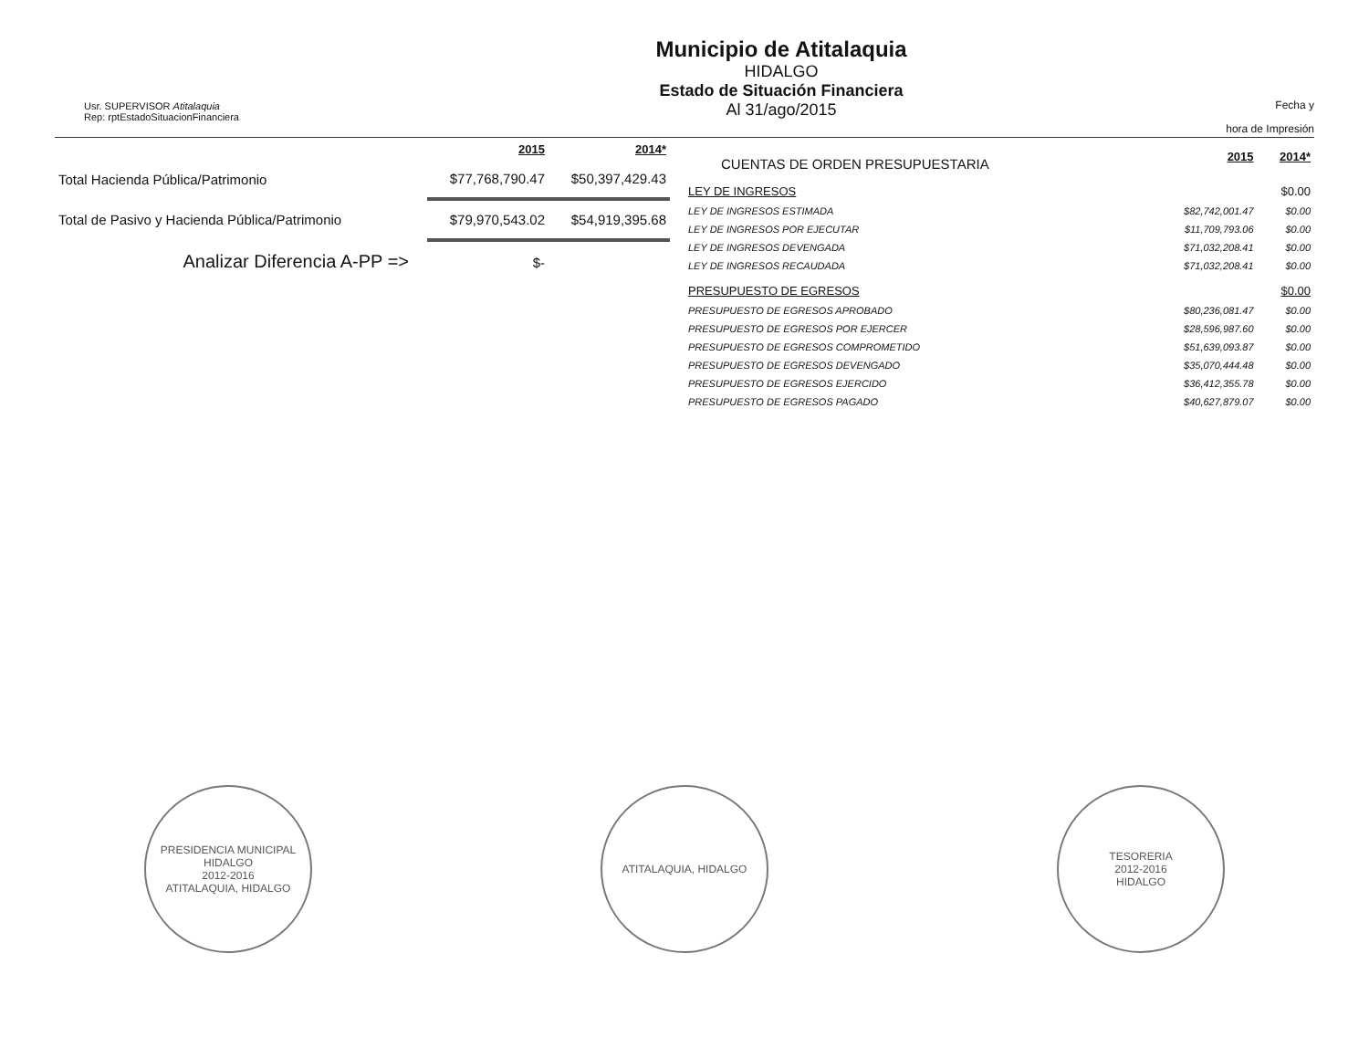Usr. SUPERVISOR Atitalaquia
Rep: rptEstadoSituacionFinanciera
Municipio de Atitalaquia
HIDALGO
Estado de Situación Financiera
Al 31/ago/2015
Fecha y
hora de Impresión
| | 2015 | 2014* |
| Total Hacienda Pública/Patrimonio | $77,768,790.47 | $50,397,429.43 |
| Total de Pasivo y Hacienda Pública/Patrimonio | $79,970,543.02 | $54,919,395.68 |
| Analizar Diferencia A-PP => | $- | |
| CUENTAS DE ORDEN PRESUPUESTARIA | 2015 | 2014* |
| LEY DE INGRESOS | | $0.00 |
| LEY DE INGRESOS ESTIMADA | $82,742,001.47 | $0.00 |
| LEY DE INGRESOS POR EJECUTAR | $11,709,793.06 | $0.00 |
| LEY DE INGRESOS DEVENGADA | $71,032,208.41 | $0.00 |
| LEY DE INGRESOS RECAUDADA | $71,032,208.41 | $0.00 |
| PRESUPUESTO DE EGRESOS | | $0.00 |
| PRESUPUESTO DE EGRESOS APROBADO | $80,236,081.47 | $0.00 |
| PRESUPUESTO DE EGRESOS POR EJERCER | $28,596,987.60 | $0.00 |
| PRESUPUESTO DE EGRESOS COMPROMETIDO | $51,639,093.87 | $0.00 |
| PRESUPUESTO DE EGRESOS DEVENGADO | $35,070,444.48 | $0.00 |
| PRESUPUESTO DE EGRESOS EJERCIDO | $36,412,355.78 | $0.00 |
| PRESUPUESTO DE EGRESOS PAGADO | $40,627,879.07 | $0.00 |
PRESIDENCIA MUNICIPAL
HIDALGO
2012-2016
ATITALAQUIA, HIDALGO
ATITALAQUIA, HIDALGO TESORERIA
2012-2016
HIDALGO